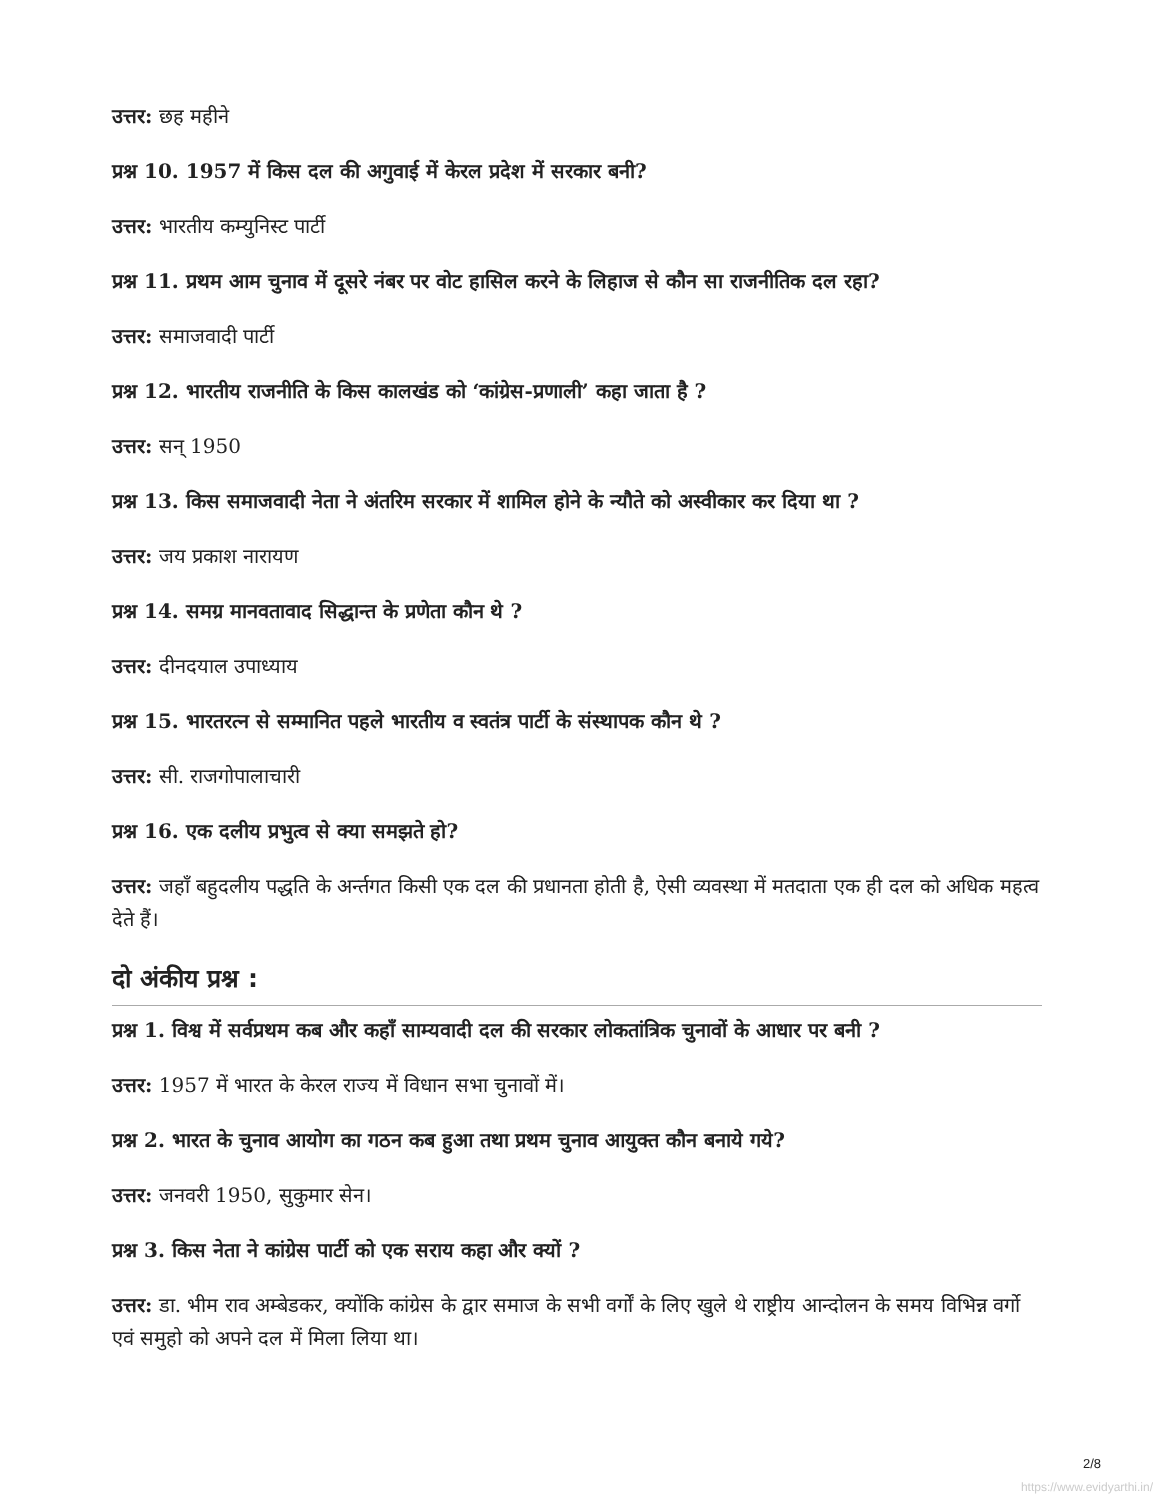उत्तर: छह महीने
प्रश्न 10. 1957 में किस दल की अगुवाई में केरल प्रदेश में सरकार बनी?
उत्तर: भारतीय कम्युनिस्ट पार्टी
प्रश्न 11. प्रथम आम चुनाव में दूसरे नंबर पर वोट हासिल करने के लिहाज से कौन सा राजनीतिक दल रहा?
उत्तर: समाजवादी पार्टी
प्रश्न 12. भारतीय राजनीति के किस कालखंड को ‘कांग्रेस-प्रणाली’ कहा जाता है ?
उत्तर: सन् 1950
प्रश्न 13. किस समाजवादी नेता ने अंतरिम सरकार में शामिल होने के न्यौते को अस्वीकार कर दिया था ?
उत्तर: जय प्रकाश नारायण
प्रश्न 14. समग्र मानवतावाद सिद्धान्त के प्रणेता कौन थे ?
उत्तर: दीनदयाल उपाध्याय
प्रश्न 15. भारतरत्न से सम्मानित पहले भारतीय व स्वतंत्र पार्टी के संस्थापक कौन थे ?
उत्तर: सी. राजगोपालाचारी
प्रश्न 16. एक दलीय प्रभुत्व से क्या समझते हो?
उत्तर: जहाँ बहुदलीय पद्धति के अर्न्तगत किसी एक दल की प्रधानता होती है, ऐसी व्यवस्था में मतदाता एक ही दल को अधिक महत्व देते हैं।
दो अंकीय प्रश्न :
प्रश्न 1. विश्व में सर्वप्रथम कब और कहाँ साम्यवादी दल की सरकार लोकतांत्रिक चुनावों के आधार पर बनी ?
उत्तर: 1957 में भारत के केरल राज्य में विधान सभा चुनावों में।
प्रश्न 2. भारत के चुनाव आयोग का गठन कब हुआ तथा प्रथम चुनाव आयुक्त कौन बनाये गये?
उत्तर: जनवरी 1950, सुकुमार सेन।
प्रश्न 3. किस नेता ने कांग्रेस पार्टी को एक सराय कहा और क्यों ?
उत्तर: डा. भीम राव अम्बेडकर, क्योंकि कांग्रेस के द्वार समाज के सभी वर्गों के लिए खुले थे राष्ट्रीय आन्दोलन के समय विभिन्न वर्गो एवं समुहो को अपने दल में मिला लिया था।
2/8
https://www.evidyarthi.in/